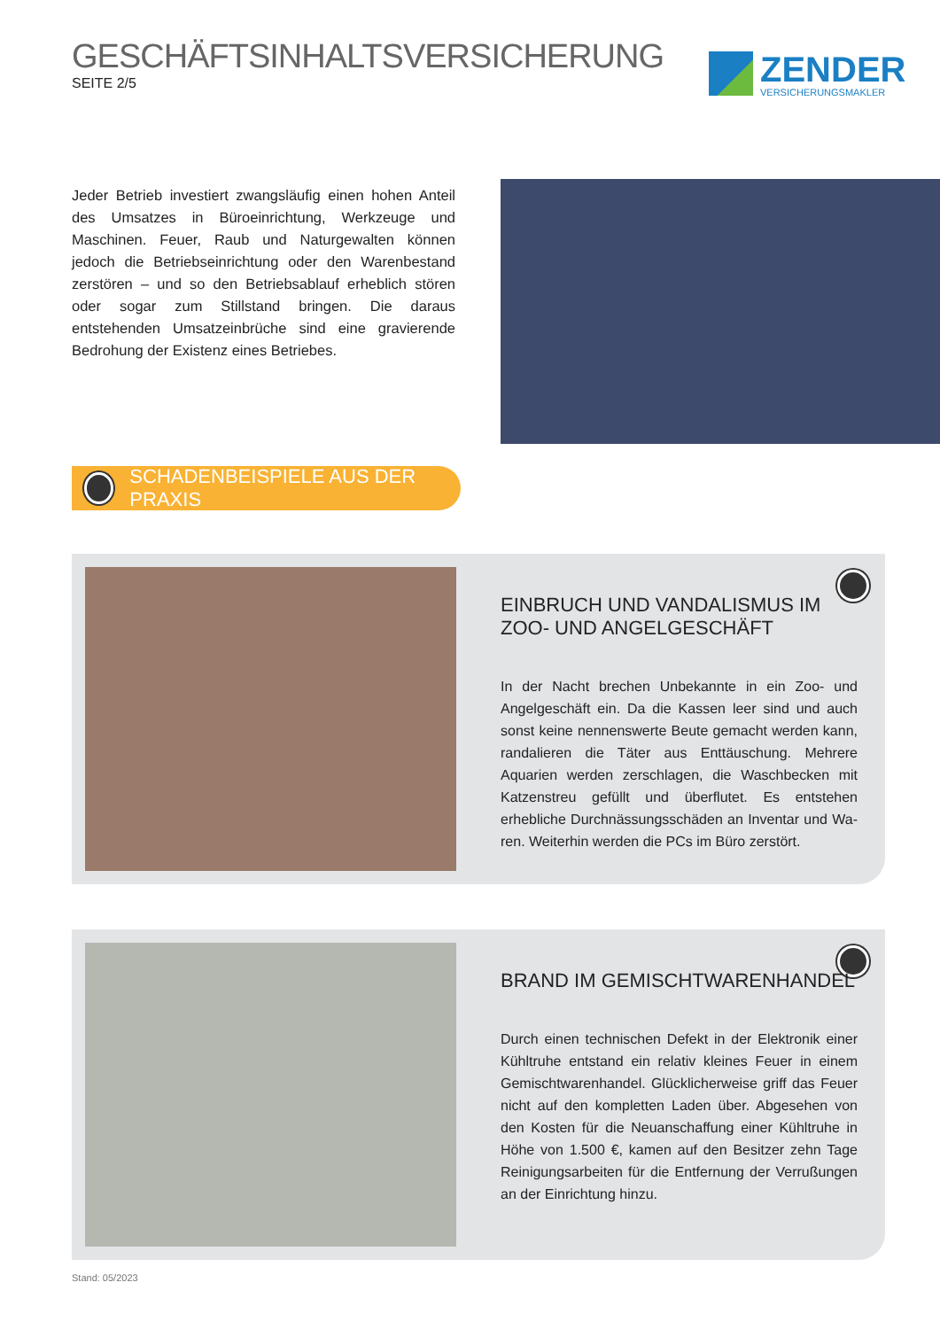GESCHÄFTSINHALTSVERSICHERUNG
SEITE 2/5
ZENDER
VERSICHERUNGSMAKLER
Jeder Betrieb investiert zwangsläufig einen hohen Anteil des Umsatzes in Büroeinrichtung, Werkzeuge und Maschinen. Feuer, Raub und Naturgewalten können jedoch die Betriebs­einrichtung oder den Warenbestand zerstören – und so den Betriebsablauf erheblich stören oder sogar zum Stillstand bringen. Die daraus entstehenden Umsatzeinbrüche sind eine gravierende Bedrohung der Existenz eines Be­triebes.
SCHADENBEISPIELE AUS DER PRAXIS
EINBRUCH UND VANDALISMUS IM ZOO- UND ANGELGESCHÄFT
In der Nacht brechen Unbekannte in ein Zoo- und Angelge­schäft ein. Da die Kassen leer sind und auch sonst keine nennenswerte Beute gemacht werden kann, randalieren die Täter aus Enttäuschung. Mehrere Aquarien werden zerschlagen, die Waschbecken mit Katzenstreu gefüllt und überflutet. Es ent­stehen erhebliche Durchnässungsschäden an Inventar und Wa­ren. Weiterhin werden die PCs im Büro zerstört.
BRAND IM GEMISCHTWARENHANDEL
Durch einen technischen Defekt in der Elektronik einer Kühltruhe entstand ein relativ kleines Feuer in einem Gemischtwarenhan­del. Glücklicherweise griff das Feuer nicht auf den kompletten Laden über. Abgesehen von den Kosten für die Neuanschaffung einer Kühltruhe in Höhe von 1.500 €, kamen auf den Besitzer zehn Tage Reinigungsarbeiten für die Entfernung der Verru­ßungen an der Einrichtung hinzu.
Stand: 05/2023